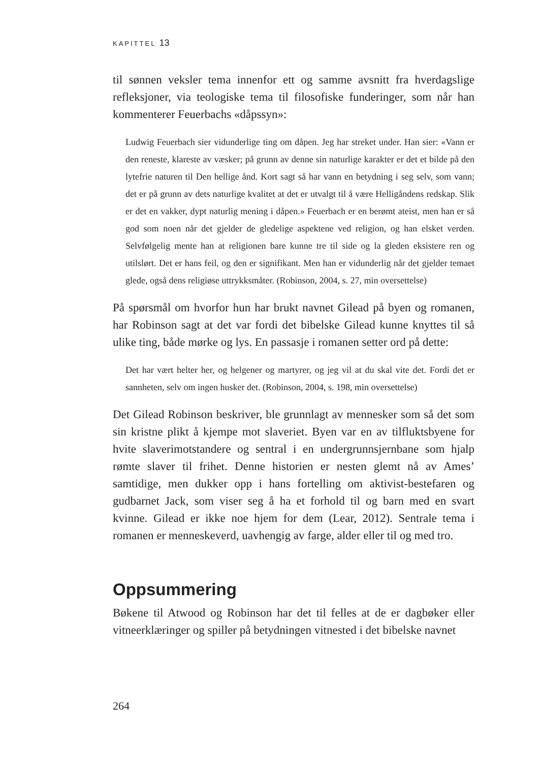KAPITTEL 13
til sønnen veksler tema innenfor ett og samme avsnitt fra hverdagslige refleksjoner, via teologiske tema til filosofiske funderinger, som når han kommenterer Feuerbachs «dåpssyn»:
Ludwig Feuerbach sier vidunderlige ting om dåpen. Jeg har streket under. Han sier: «Vann er den reneste, klareste av væsker; på grunn av denne sin naturlige karakter er det et bilde på den lytefrie naturen til Den hellige ånd. Kort sagt så har vann en betydning i seg selv, som vann; det er på grunn av dets naturlige kvalitet at det er utvalgt til å være Helligåndens redskap. Slik er det en vakker, dypt naturlig mening i dåpen.» Feuerbach er en berømt ateist, men han er så god som noen når det gjelder de gledelige aspektene ved religion, og han elsket verden. Selvfølgelig mente han at religionen bare kunne tre til side og la gleden eksistere ren og utilslørt. Det er hans feil, og den er signifikant. Men han er vidunderlig når det gjelder temaet glede, også dens religiøse uttrykksmåter. (Robinson, 2004, s. 27, min oversettelse)
På spørsmål om hvorfor hun har brukt navnet Gilead på byen og romanen, har Robinson sagt at det var fordi det bibelske Gilead kunne knyttes til så ulike ting, både mørke og lys. En passasje i romanen setter ord på dette:
Det har vært helter her, og helgener og martyrer, og jeg vil at du skal vite det. Fordi det er sannheten, selv om ingen husker det. (Robinson, 2004, s. 198, min oversettelse)
Det Gilead Robinson beskriver, ble grunnlagt av mennesker som så det som sin kristne plikt å kjempe mot slaveriet. Byen var en av tilfluktsbyene for hvite slaverimotstandere og sentral i en undergrunnsjernbane som hjalp rømte slaver til frihet. Denne historien er nesten glemt nå av Ames’ samtidige, men dukker opp i hans fortelling om aktivist-bestefaren og gudbarnet Jack, som viser seg å ha et forhold til og barn med en svart kvinne. Gilead er ikke noe hjem for dem (Lear, 2012). Sentrale tema i romanen er menneskeverd, uavhengig av farge, alder eller til og med tro.
Oppsummering
Bøkene til Atwood og Robinson har det til felles at de er dagbøker eller vitneerklæringer og spiller på betydningen vitnested i det bibelske navnet
264